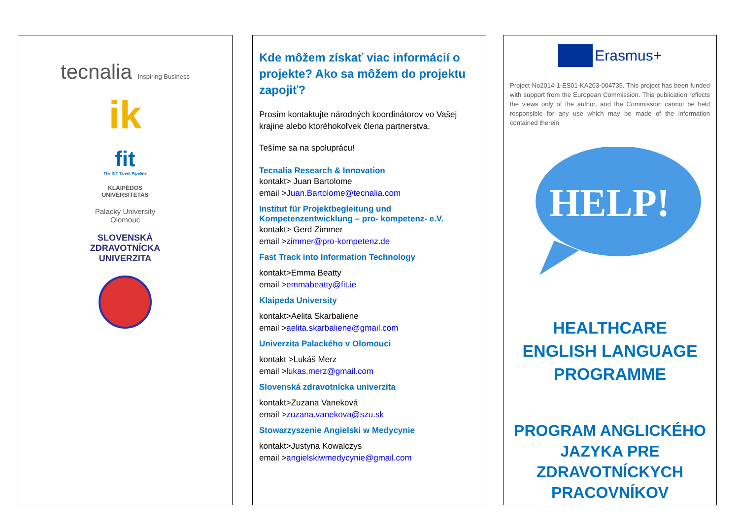tecnalia Inspiring Business
ik
fit
The ICT Talent Pipeline
KLAIPĖDOS
UNIVERSITETAS
Palacký University
Olomouc
SLOVENSKÁ
ZDRAVOTNÍCKA
UNIVERZITA
Kde môžem získať viac informácií o projekte? Ako sa môžem do projektu zapojiť?
Prosím kontaktujte národných koordinátorov vo Vašej krajine alebo ktoréhokoľvek člena partnerstva.
Tešíme sa na spoluprácu!
Tecnalia Research & Innovation
kontakt> Juan Bartolome
email >Juan.Bartolome@tecnalia.com
Institut für Projektbegleitung und Kompetenzentwicklung – pro- kompetenz- e.V.
kontakt> Gerd Zimmer
email >zimmer@pro-kompetenz.de
Fast Track into Information Technology
kontakt>Emma Beatty
email >emmabeatty@fit.ie
Klaipeda University
kontakt>Aelita Skarbaliene
email >aelita.skarbaliene@gmail.com
Univerzita Palackého v Olomouci
kontakt >Lukáš Merz
email >lukas.merz@gmail.com
Slovenská zdravotnícka univerzita
kontakt>Zuzana Vaneková
email >zuzana.vanekova@szu.sk
Stowarzyszenie Angielski w Medycynie
kontakt>Justyna Kowalczys
email >angielskiwmedycynie@gmail.com
Erasmus+
Project No2014-1-ES01-KA203-004735. This project has been funded with support from the European Commission. This publication reflects the views only of the author, and the Commission cannot be held responsible for any use which may be made of the information contained therein.
HELP!
HEALTHCARE
ENGLISH LANGUAGE
PROGRAMME
PROGRAM ANGLICKÉHO JAZYKA PRE ZDRAVOTNÍCKYCH PRACOVNÍKOV